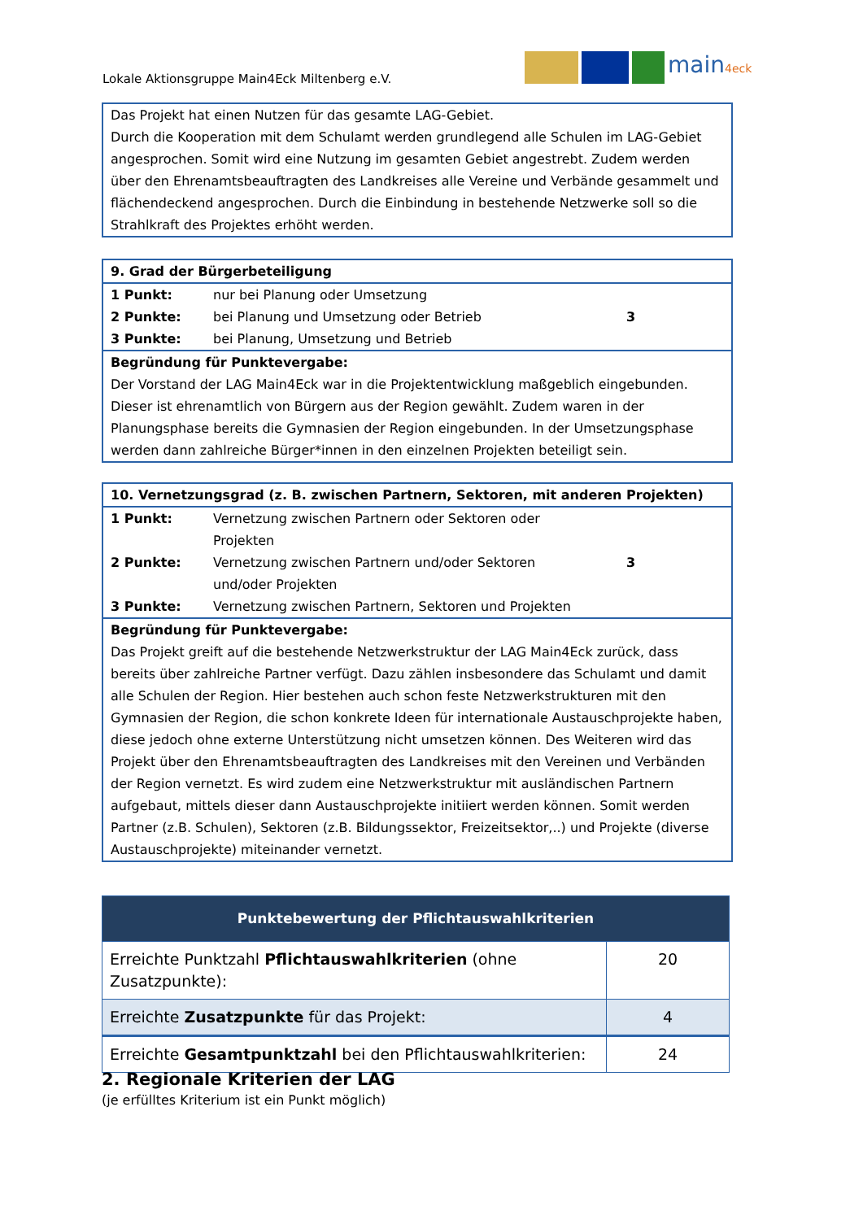Lokale Aktionsgruppe Main4Eck Miltenberg e.V.
main4eck
| Das Projekt hat einen Nutzen für das gesamte LAG-Gebiet. Durch die Kooperation mit dem Schulamt werden grundlegend alle Schulen im LAG-Gebiet angesprochen. Somit wird eine Nutzung im gesamten Gebiet angestrebt. Zudem werden über den Ehrenamtsbeauftragten des Landkreises alle Vereine und Verbände gesammelt und flächendeckend angesprochen. Durch die Einbindung in bestehende Netzwerke soll so die Strahlkraft des Projektes erhöht werden. |
| 9. Grad der Bürgerbeteiligung | | |
| 1 Punkt: | nur bei Planung oder Umsetzung | 3 |
| 2 Punkte: | bei Planung und Umsetzung oder Betrieb | |
| 3 Punkte: | bei Planung, Umsetzung und Betrieb | |
| Begründung für Punktevergabe: Der Vorstand der LAG Main4Eck war in die Projektentwicklung maßgeblich eingebunden. Dieser ist ehrenamtlich von Bürgern aus der Region gewählt. Zudem waren in der Planungsphase bereits die Gymnasien der Region eingebunden. In der Umsetzungsphase werden dann zahlreiche Bürger*innen in den einzelnen Projekten beteiligt sein. | | |
| 10. Vernetzungsgrad (z. B. zwischen Partnern, Sektoren, mit anderen Projekten) | | |
| 1 Punkt: | Vernetzung zwischen Partnern oder Sektoren oder Projekten | 3 |
| 2 Punkte: | Vernetzung zwischen Partnern und/oder Sektoren und/oder Projekten | |
| 3 Punkte: | Vernetzung zwischen Partnern, Sektoren und Projekten | |
| Begründung für Punktevergabe: Das Projekt greift auf die bestehende Netzwerkstruktur der LAG Main4Eck zurück, dass bereits über zahlreiche Partner verfügt. Dazu zählen insbesondere das Schulamt und damit alle Schulen der Region. Hier bestehen auch schon feste Netzwerkstrukturen mit den Gymnasien der Region, die schon konkrete Ideen für internationale Austauschprojekte haben, diese jedoch ohne externe Unterstützung nicht umsetzen können. Des Weiteren wird das Projekt über den Ehrenamtsbeauftragten des Landkreises mit den Vereinen und Verbänden der Region vernetzt. Es wird zudem eine Netzwerkstruktur mit ausländischen Partnern aufgebaut, mittels dieser dann Austauschprojekte initiiert werden können. Somit werden Partner (z.B. Schulen), Sektoren (z.B. Bildungssektor, Freizeitsektor,..) und Projekte (diverse Austauschprojekte) miteinander vernetzt. | | |
| Punktebewertung der Pflichtauswahlkriterien | |
| --- | --- |
| Erreichte Punktzahl Pflichtauswahlkriterien (ohne Zusatzpunkte): | 20 |
| Erreichte Zusatzpunkte für das Projekt: | 4 |
| Erreichte Gesamtpunktzahl bei den Pflichtauswahlkriterien: | 24 |
2. Regionale Kriterien der LAG
(je erfülltes Kriterium ist ein Punkt möglich)